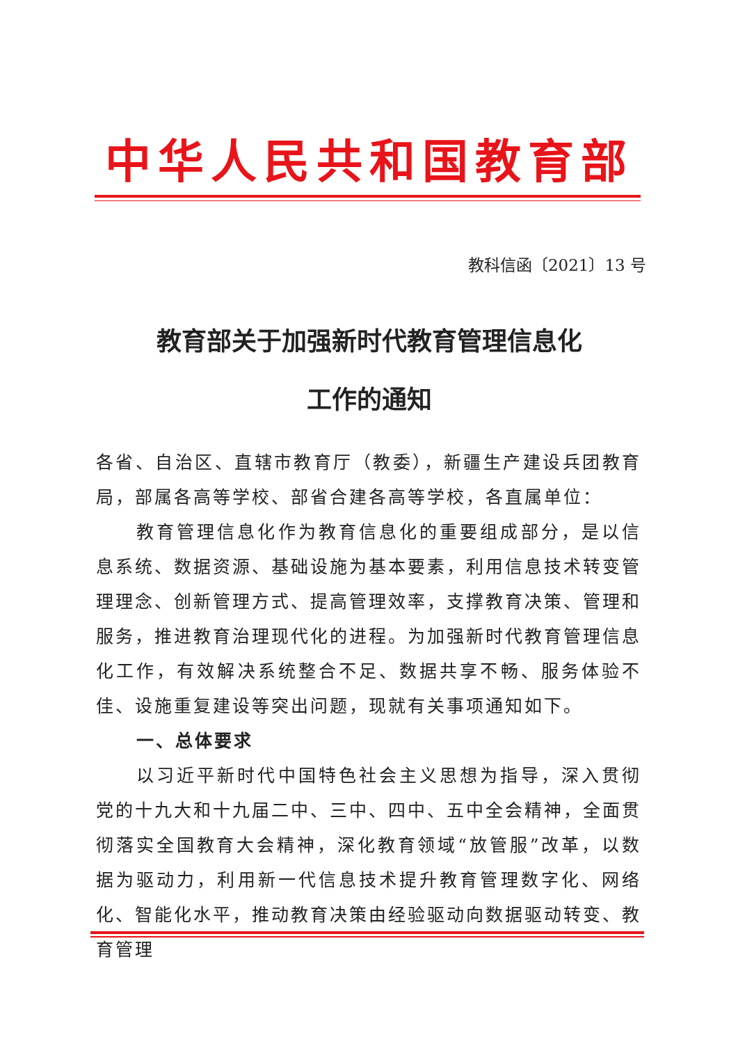中华人民共和国教育部
教科信函〔2021〕13 号
教育部关于加强新时代教育管理信息化
工作的通知
各省、自治区、直辖市教育厅（教委），新疆生产建设兵团教育局，部属各高等学校、部省合建各高等学校，各直属单位：
教育管理信息化作为教育信息化的重要组成部分，是以信息系统、数据资源、基础设施为基本要素，利用信息技术转变管理理念、创新管理方式、提高管理效率，支撑教育决策、管理和服务，推进教育治理现代化的进程。为加强新时代教育管理信息化工作，有效解决系统整合不足、数据共享不畅、服务体验不佳、设施重复建设等突出问题，现就有关事项通知如下。
一、总体要求
以习近平新时代中国特色社会主义思想为指导，深入贯彻党的十九大和十九届二中、三中、四中、五中全会精神，全面贯彻落实全国教育大会精神，深化教育领域“放管服”改革，以数据为驱动力，利用新一代信息技术提升教育管理数字化、网络化、智能化水平，推动教育决策由经验驱动向数据驱动转变、教育管理